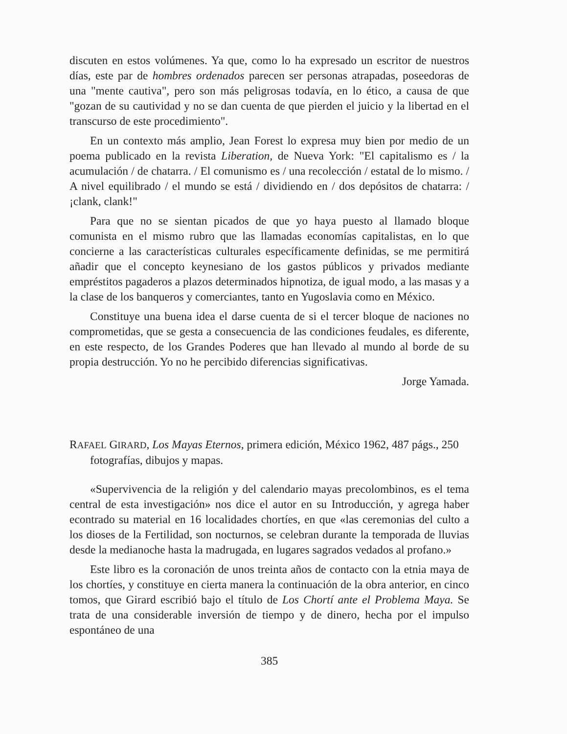discuten en estos volúmenes. Ya que, como lo ha expresado un escritor de nuestros días, este par de hombres ordenados parecen ser personas atrapadas, poseedoras de una "mente cautiva", pero son más peligrosas todavía, en lo ético, a causa de que "gozan de su cautividad y no se dan cuenta de que pierden el juicio y la libertad en el transcurso de este procedimiento".
En un contexto más amplio, Jean Forest lo expresa muy bien por medio de un poema publicado en la revista Liberation, de Nueva York: "El capitalismo es / la acumulación / de chatarra. / El comunismo es / una recolección / estatal de lo mismo. / A nivel equilibrado / el mundo se está / dividiendo en / dos depósitos de chatarra: / ¡clank, clank!"
Para que no se sientan picados de que yo haya puesto al llamado bloque comunista en el mismo rubro que las llamadas economías capitalistas, en lo que concierne a las características culturales específicamente definidas, se me permitirá añadir que el concepto keynesiano de los gastos públicos y privados mediante empréstitos pagaderos a plazos determinados hipnotiza, de igual modo, a las masas y a la clase de los banqueros y comerciantes, tanto en Yugoslavia como en México.
Constituye una buena idea el darse cuenta de si el tercer bloque de naciones no comprometidas, que se gesta a consecuencia de las condiciones feudales, es diferente, en este respecto, de los Grandes Poderes que han llevado al mundo al borde de su propia destrucción. Yo no he percibido diferencias significativas.
Jorge Yamada.
RAFAEL GIRARD, Los Mayas Eternos, primera edición, México 1962, 487 págs., 250 fotografías, dibujos y mapas.
«Supervivencia de la religión y del calendario mayas precolombinos, es el tema central de esta investigación» nos dice el autor en su Introducción, y agrega haber econtrado su material en 16 localidades chortíes, en que «las ceremonias del culto a los dioses de la Fertilidad, son nocturnos, se celebran durante la temporada de lluvias desde la medianoche hasta la madrugada, en lugares sagrados vedados al profano.»
Este libro es la coronación de unos treinta años de contacto con la etnia maya de los chortíes, y constituye en cierta manera la continuación de la obra anterior, en cinco tomos, que Girard escribió bajo el título de Los Chortí ante el Problema Maya. Se trata de una considerable inversión de tiempo y de dinero, hecha por el impulso espontáneo de una
385